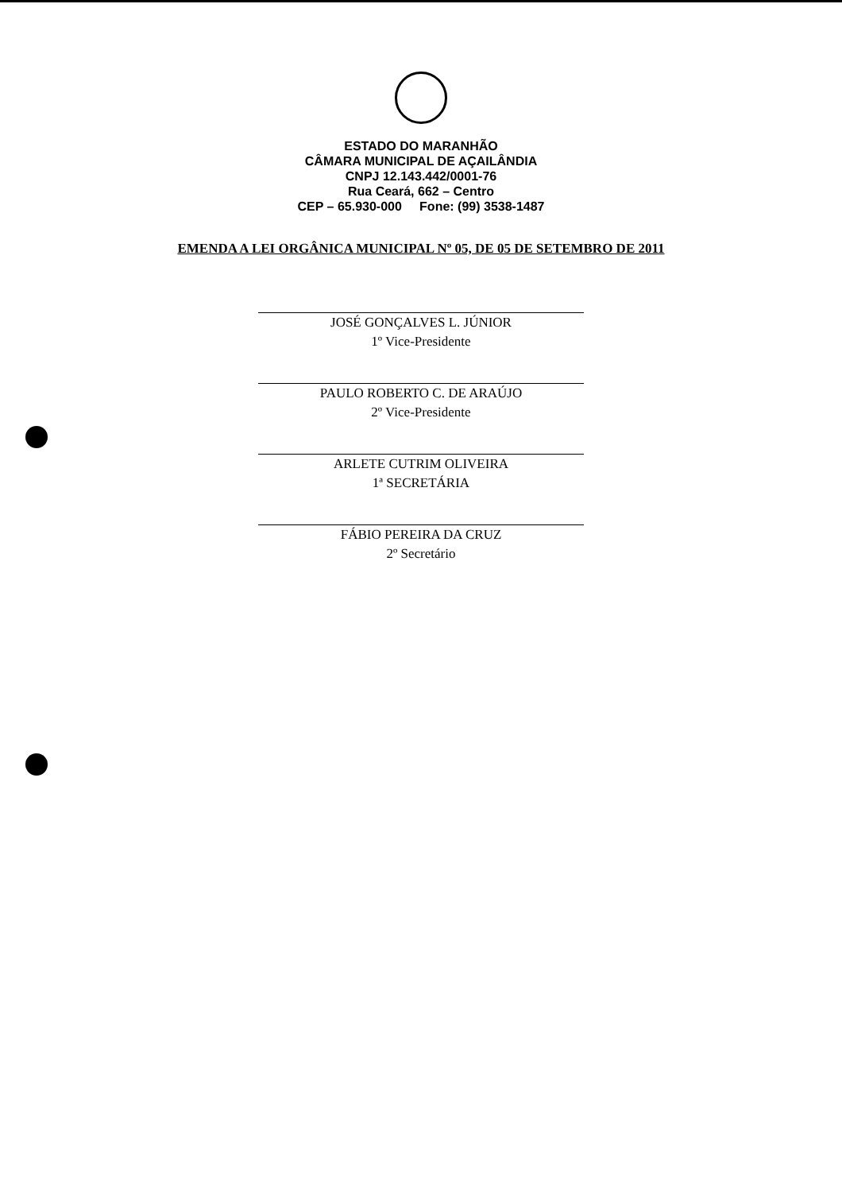ESTADO DO MARANHÃO
CÂMARA MUNICIPAL DE AÇAILÂNDIA
CNPJ 12.143.442/0001-76
Rua Ceará, 662 – Centro
CEP – 65.930-000 Fone: (99) 3538-1487
EMENDA A LEI ORGÂNICA MUNICIPAL Nº 05, DE 05 DE SETEMBRO DE 2011
JOSÉ GONÇALVES L. JÚNIOR
1º Vice-Presidente
PAULO ROBERTO C. DE ARAÚJO
2º Vice-Presidente
ARLETE CUTRIM OLIVEIRA
1ª SECRETÁRIA
FÁBIO PEREIRA DA CRUZ
2º Secretário